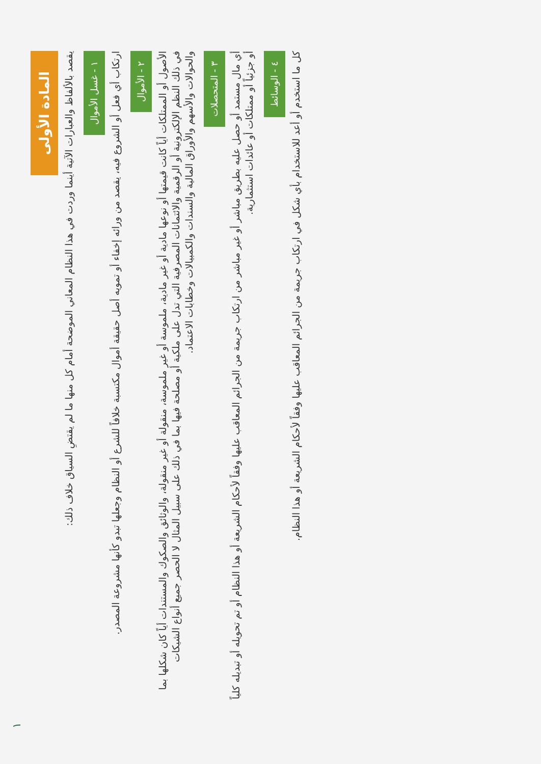المادة الأولى
يقصد بالألفاظ والعبارات الآتية أينما وردت في هذا النظام المعاني الموضحة أمام كل منها ما لم يقتضِ السياق خلاف ذلك:
١ - غسل الأموال
ارتكاب أي فعل أو الشروع فيه، يقصد من ورائه إخفاء أو تمويه أصل حقيقة أموال مكتسبة خلافاً للشرع أو النظام وجعلها تبدو كأنها مشروعة المصدر.
٢ - الأموال
الأصول أو الممتلكات أياً كانت قيمتها أو نوعها مادية أو غير مادية، ملموسة أو غير ملموسة، منقولة أو غير منقولة، والوثائق والصكوك والمستندات أياً كان شكلها بما في ذلك النظم الإلكترونية أو الرقمية والائتمانات المصرفية التي تدل على ملكية أو مصلحة فيها بما في ذلك على سبيل المثال لا الحصر جميع أنواع الشيكات والحوالات والأسهم والأوراق المالية والسندات والكمبيالات وخطابات الاعتماد.
٣ - المتحصلات
أي مال مستمد أو حصل عليه بطريق مباشر أو غير مباشر من ارتكاب جريمة من الجرائم المعاقب عليها وفقاً لأحكام الشريعة أو هذا النظام أو تم تحويله أو تبديله كلياً أو جزئياً أو ممتلكات أو عائدات استثمارية.
٤ - الوسائط
كل ما استخدم أو أعد للاستخدام بأي شكل في ارتكاب جريمة من الجرائم المعاقب عليها وفقاً لأحكام الشريعة أو هذا النظام.
١